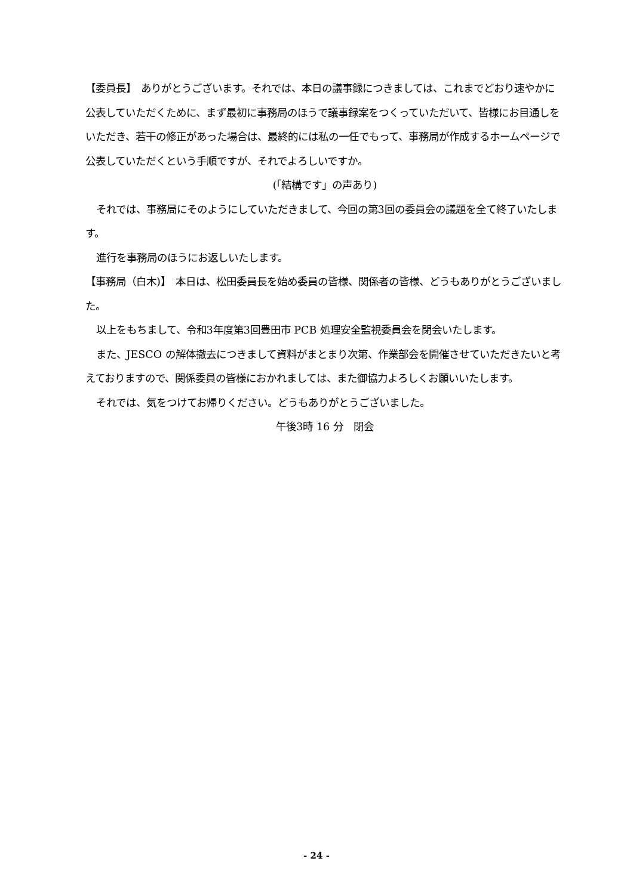【委員長】　ありがとうございます。それでは、本日の議事録につきましては、これまでどおり速やかに公表していただくために、まず最初に事務局のほうで議事録案をつくっていただいて、皆様にお目通しをいただき、若干の修正があった場合は、最終的には私の一任でもって、事務局が作成するホームページで公表していただくという手順ですが、それでよろしいですか。
(「結構です」の声あり)
それでは、事務局にそのようにしていただきまして、今回の第3回の委員会の議題を全て終了いたします。
進行を事務局のほうにお返しいたします。
【事務局（白木)】　本日は、松田委員長を始め委員の皆様、関係者の皆様、どうもありがとうございました。
以上をもちまして、令和3年度第3回豊田市 PCB 処理安全監視委員会を閉会いたします。
また、JESCO の解体撤去につきまして資料がまとまり次第、作業部会を開催させていただきたいと考えておりますので、関係委員の皆様におかれましては、また御協力よろしくお願いいたします。
それでは、気をつけてお帰りください。どうもありがとうございました。
午後3時 16 分　閉会
- 24 -